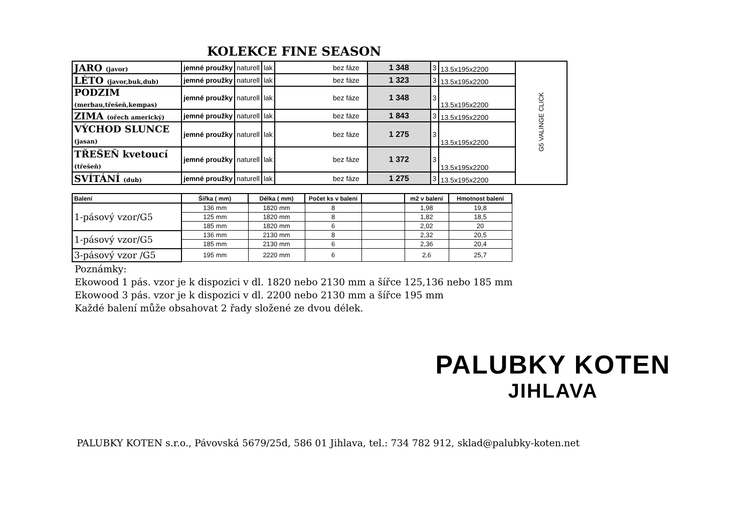KOLEKCE FINE SEASON
| JARO (javor) | jemné proužky | naturell | lak | bez fáze | 1 348 | 3 | 13.5x195x2200 | G5 VALINGE CLICK |
| LÉTO (javor,buk,dub) | jemné proužky | naturell | lak | bez fáze | 1 323 | 3 | 13.5x195x2200 | |
| PODZIM (merbau,třešeň,kempas) | jemné proužky | naturell | lak | bez fáze | 1 348 | 3 | 13.5x195x2200 | |
| ZIMA (ořech americký) | jemné proužky | naturell | lak | bez fáze | 1 843 | 3 | 13.5x195x2200 | |
| VÝCHOD SLUNCE (jasan) | jemné proužky | naturell | lak | bez fáze | 1 275 | 3 | 13.5x195x2200 | |
| TŘEŠEŇ kvetoucí (třešeň) | jemné proužky | naturell | lak | bez fáze | 1 372 | 3 | 13.5x195x2200 | |
| SVÍTÁNÍ (dub) | jemné proužky | naturell | lak | bez fáze | 1 275 | 3 | 13.5x195x2200 | |
| Balení | Šířka ( mm) | Délka ( mm) | Počet ks v balení | | m2 v balení | Hmotnost balení |
| --- | --- | --- | --- | --- | --- | --- |
| 1-pásový vzor/G5 | 136 mm | 1820 mm | 8 | | 1,98 | 19,8 |
| | 125 mm | 1820 mm | 8 | | 1,82 | 18,5 |
| | 185 mm | 1820 mm | 6 | | 2,02 | 20 |
| 1-pásový vzor/G5 | 136 mm | 2130 mm | 8 | | 2,32 | 20,5 |
| | 185 mm | 2130 mm | 6 | | 2,36 | 20,4 |
| 3-pásový vzor /G5 | 195 mm | 2220 mm | 6 | | 2,6 | 25,7 |
Poznámky:
Ekowood 1 pás. vzor je k dispozici v dl. 1820 nebo 2130 mm a šířce 125,136 nebo 185 mm
Ekowood 3 pás. vzor je k dispozici v dl. 2200 nebo 2130 mm a šířce 195 mm
Každé balení může obsahovat 2 řady složené ze dvou délek.
PALUBKY KOTEN
JIHLAVA
PALUBKY KOTEN s.r.o., Pávovská 5679/25d, 586 01 Jihlava, tel.: 734 782 912, sklad@palubky-koten.net